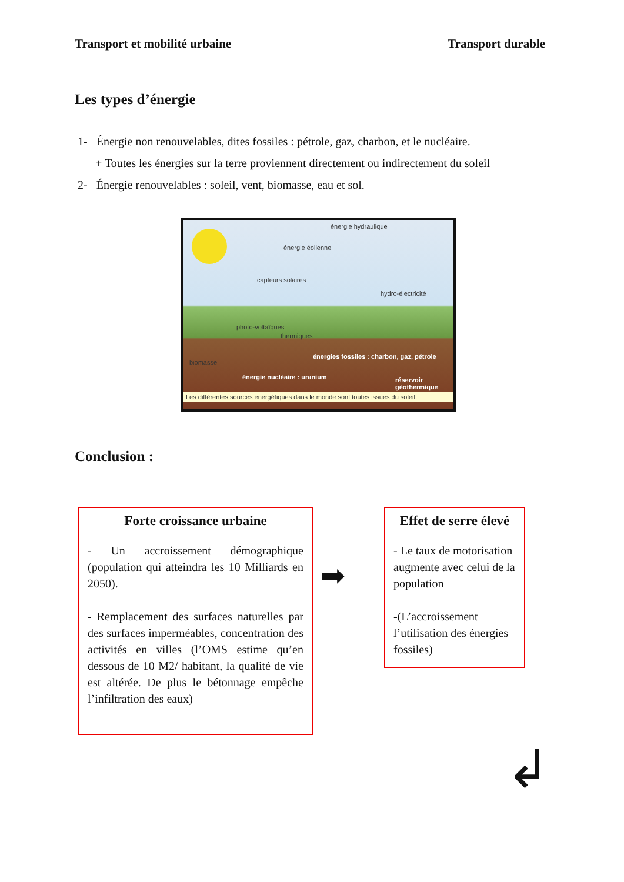Transport et mobilité urbaine Transport durable
Les types d’énergie
1- Énergie non renouvelables, dites fossiles : pétrole, gaz, charbon, et le nucléaire.
+ Toutes les énergies sur la terre proviennent directement ou indirectement du soleil
2- Énergie renouvelables : soleil, vent, biomasse, eau et sol.
énergie hydraulique
énergie éolienne
capteurs solaires
hydro-électricité
photo-voltaïques
thermiques
biomasse
énergies fossiles : charbon, gaz, pétrole
énergie nucléaire : uranium réservoir géothermique
Les différentes sources énergétiques dans le monde sont toutes issues du soleil.
Conclusion :
Forte croissance urbaine
- Un accroissement démographique (population qui atteindra les 10 Milliards en 2050).
- Remplacement des surfaces naturelles par des surfaces imperméables, concentration des activités en villes (l’OMS estime qu’en dessous de 10 M2/ habitant, la qualité de vie est altérée. De plus le bétonnage empêche l’infiltration des eaux)
➡
Effet de serre élevé
- Le taux de motorisation augmente avec celui de la population
-(L’accroissement l’utilisation des énergies fossiles)
↲